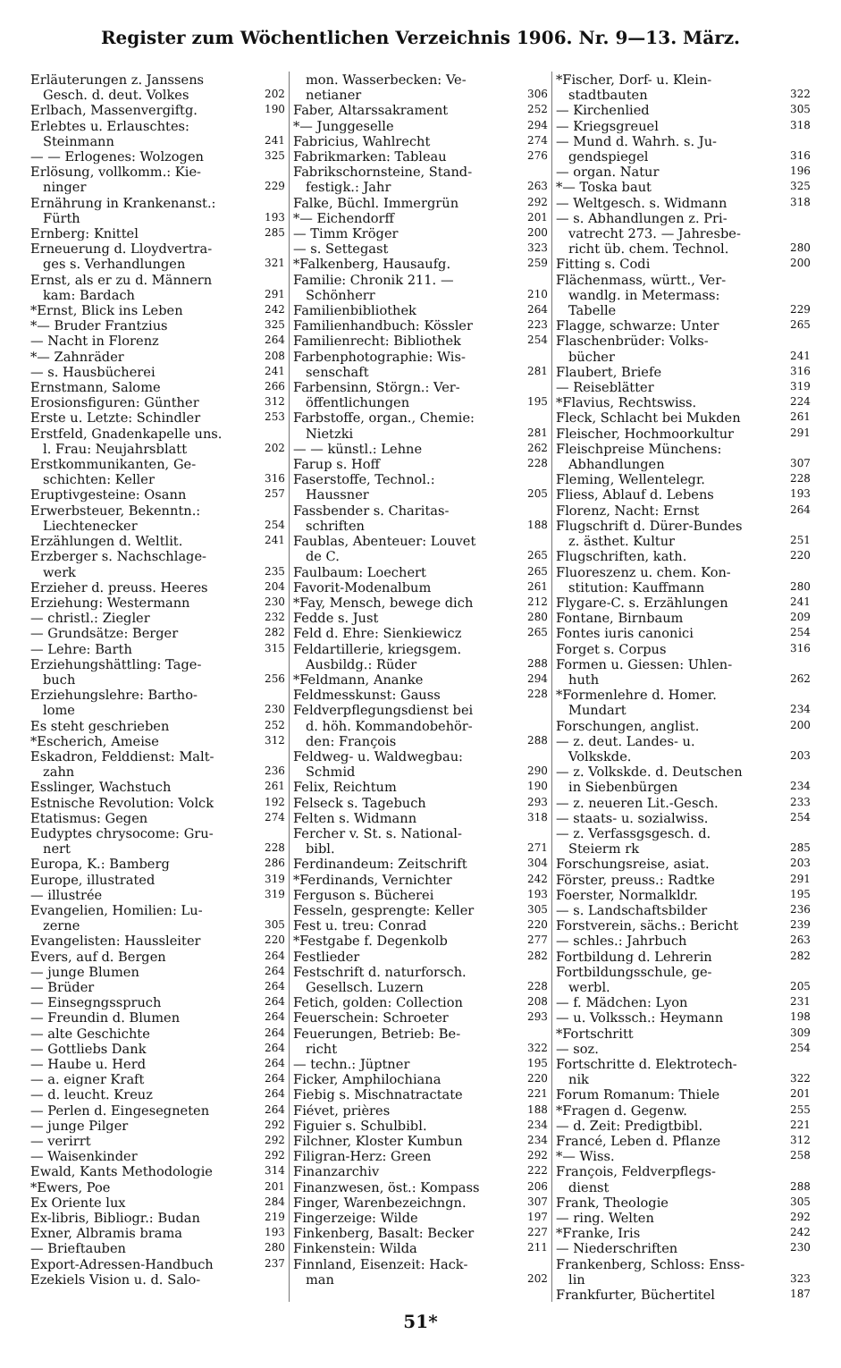Register zum Wöchentlichen Verzeichnis 1906. Nr. 9—13. März.
Erläuterungen z. Janssens
Gesch. d. deut. Volkes 202
Erlbach, Massenvergiftg. 190
Erlebtes u. Erlauschtes:
Steinmann 241
— — Erlogenes: Wolzogen 325
Erlösung, vollkomm.: Kie-
ninger 229
Ernährung in Krankenanst.:
Fürth 193
Ernberg: Knittel 285
Erneuerung d. Lloydvertra-
ges s. Verhandlungen 321
Ernst, als er zu d. Männern
kam: Bardach 291
*Ernst, Blick ins Leben 242
*— Bruder Frantzius 325
— Nacht in Florenz 264
*— Zahnräder 208
— s. Hausbücherei 241
Ernstmann, Salome 266
Erosionsfiguren: Günther 312
Erste u. Letzte: Schindler 253
Erstfeld, Gnadenkapelle uns.
l. Frau: Neujahrsblatt 202
Erstkommunikanten, Ge-
schichten: Keller 316
Eruptivgesteine: Osann 257
Erwerbsteuer, Bekenntn.:
Liechtenecker 254
Erzählungen d. Weltlit. 241
Erzberger s. Nachschlage-
werk 235
Erzieher d. preuss. Heeres 204
Erziehung: Westermann 230
— christl.: Ziegler 232
— Grundsätze: Berger 282
— Lehre: Barth 315
Erziehungshättling: Tage-
buch 256
Erziehungslehre: Bartho-
lome 230
Es steht geschrieben 252
*Escherich, Ameise 312
Eskadron, Felddienst: Malt-
zahn 236
Esslinger, Wachstuch 261
Estnische Revolution: Volck 192
Etatismus: Gegen 274
Eudyptes chrysocome: Gru-
nert 228
Europa, K.: Bamberg 286
Europe, illustrated 319
— illustrée 319
Evangelien, Homilien: Lu-
zerne 305
Evangelisten: Haussleiter 220
Evers, auf d. Bergen 264
— junge Blumen 264
— Brüder 264
— Einsegngsspruch 264
— Freundin d. Blumen 264
— alte Geschichte 264
— Gottliebs Dank 264
— Haube u. Herd 264
— a. eigner Kraft 264
— d. leucht. Kreuz 264
— Perlen d. Eingesegneten 264
— junge Pilger 292
— verirrt 292
— Waisenkinder 292
Ewald, Kants Methodologie 314
*Ewers, Poe 201
Ex Oriente lux 284
Ex-libris, Bibliogr.: Budan 219
Exner, Albramis brama 193
— Brieftauben 280
Export-Adressen-Handbuch 237
Ezekiels Vision u. d. Salo-
mon. Wasserbecken: Ve-
netianer 306
Faber, Altarssakrament 252
*— Junggeselle 294
Fabricius, Wahlrecht 274
Fabrikmarken: Tableau 276
Fabrikschornsteine, Stand-
festigk.: Jahr 263
Falke, Büchl. Immergrün 292
*— Eichendorff 201
— Timm Kröger 200
— s. Settegast 323
*Falkenberg, Hausaufg. 259
Familie: Chronik 211. —
Schönherr 210
Familienbibliothek 264
Familienhandbuch: Kössler 223
Familienrecht: Bibliothek 254
Farbenphotographie: Wis-
senschaft 281
Farbensinn, Störgn.: Ver-
öffentlichungen 195
Farbstoffe, organ., Chemie:
Nietzki 281
— — künstl.: Lehne 262
Farup s. Hoff 228
Faserstoffe, Technol.:
Haussner 205
Fassbender s. Charitas-
schriften 188
Faublas, Abenteuer: Louvet
de C. 265
Faulbaum: Loechert 265
Favorit-Modenalbum 261
*Fay, Mensch, bewege dich 212
Fedde s. Just 280
Feld d. Ehre: Sienkiewicz 265
Feldartillerie, kriegsgem.
Ausbildg.: Rüder 288
*Feldmann, Ananke 294
Feldmesskunst: Gauss 228
Feldverpflegungsdienst bei
d. höh. Kommandobehör-
den: François 288
Feldweg- u. Waldwegbau:
Schmid 290
Felix, Reichtum 190
Felseck s. Tagebuch 293
Felten s. Widmann 318
Fercher v. St. s. National-
bibl. 271
Ferdinandeum: Zeitschrift 304
*Ferdinands, Vernichter 242
Ferguson s. Bücherei 193
Fesseln, gesprengte: Keller 305
Fest u. treu: Conrad 220
*Festgabe f. Degenkolb 277
Festlieder 282
Festschrift d. naturforsch.
Gesellsch. Luzern 228
Fetich, golden: Collection 208
Feuerschein: Schroeter 293
Feuerungen, Betrieb: Be-
richt 322
— techn.: Jüptner 195
Ficker, Amphilochiana 220
Fiebig s. Mischnatractate 221
Fiévet, prières 188
Figuier s. Schulbibl. 234
Filchner, Kloster Kumbun 234
Filigran-Herz: Green 292
Finanzarchiv 222
Finanzwesen, öst.: Kompass 206
Finger, Warenbezeichngn. 307
Fingerzeige: Wilde 197
Finkenberg, Basalt: Becker 227
Finkenstein: Wilda 211
Finnland, Eisenzeit: Hack-
man 202
*Fischer, Dorf- u. Klein-
stadtbauten 322
— Kirchenlied 305
— Kriegsgreuel 318
— Mund d. Wahrh. s. Ju-
gendspiegel 316
— organ. Natur 196
*— Toska baut 325
— Weltgesch. s. Widmann 318
— s. Abhandlungen z. Pri-
vatrecht 273. — Jahresbe-
richt üb. chem. Technol. 280
Fitting s. Codi 200
Flächenmass, württ., Ver-
wandlg. in Metermass:
Tabelle 229
Flagge, schwarze: Unter 265
Flaschenbrüder: Volks-
bücher 241
Flaubert, Briefe 316
— Reiseblätter 319
*Flavius, Rechtswiss. 224
Fleck, Schlacht bei Mukden 261
Fleischer, Hochmoorkultur 291
Fleischpreise Münchens:
Abhandlungen 307
Fleming, Wellentelegr. 228
Fliess, Ablauf d. Lebens 193
Florenz, Nacht: Ernst 264
Flugschrift d. Dürer-Bundes
z. ästhet. Kultur 251
Flugschriften, kath. 220
Fluoreszenz u. chem. Kon-
stitution: Kauffmann 280
Flygare-C. s. Erzählungen 241
Fontane, Birnbaum 209
Fontes iuris canonici 254
Forget s. Corpus 316
Formen u. Giessen: Uhlen-
huth 262
*Formenlehre d. Homer.
Mundart 234
Forschungen, anglist. 200
— z. deut. Landes- u.
Volkskde. 203
— z. Volkskde. d. Deutschen
in Siebenbürgen 234
— z. neueren Lit.-Gesch. 233
— staats- u. sozialwiss. 254
— z. Verfassgsgesch. d.
Steierm rk 285
Forschungsreise, asiat. 203
Förster, preuss.: Radtke 291
Foerster, Normalkldr. 195
— s. Landschaftsbilder 236
Forstverein, sächs.: Bericht 239
— schles.: Jahrbuch 263
Fortbildung d. Lehrerin 282
Fortbildungsschule, ge-
werbl. 205
— f. Mädchen: Lyon 231
— u. Volkssch.: Heymann 198
*Fortschritt 309
— soz. 254
Fortschritte d. Elektrotech-
nik 322
Forum Romanum: Thiele 201
*Fragen d. Gegenw. 255
— d. Zeit: Predigtbibl. 221
Francé, Leben d. Pflanze 312
*— Wiss. 258
François, Feldverpflegs-
dienst 288
Frank, Theologie 305
— ring. Welten 292
*Franke, Iris 242
— Niederschriften 230
Frankenberg, Schloss: Enss-
lin 323
Frankfurter, Büchertitel 187
51*